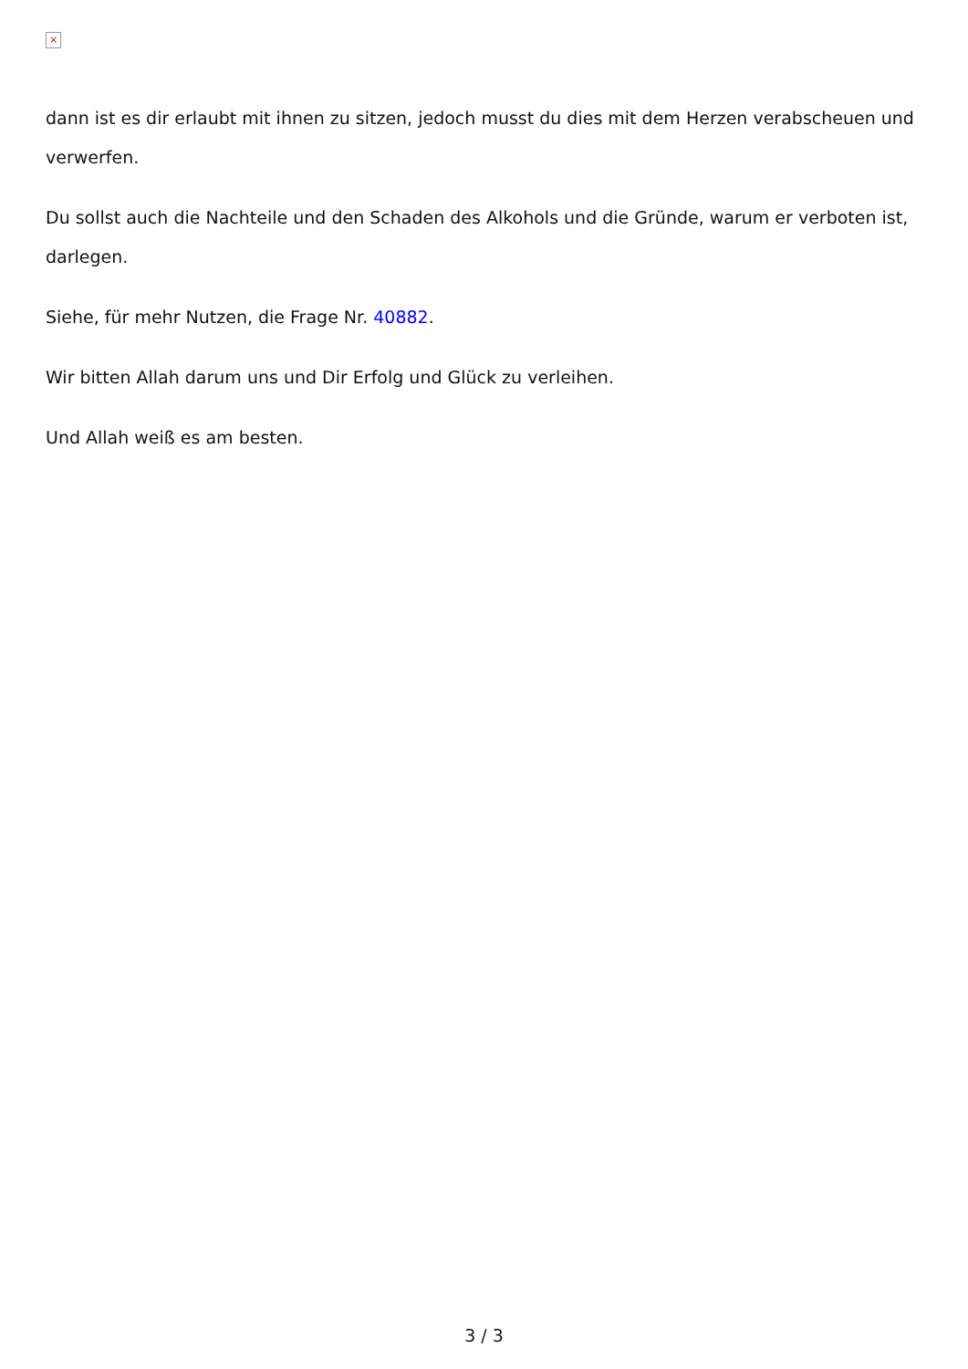×
dann ist es dir erlaubt mit ihnen zu sitzen, jedoch musst du dies mit dem Herzen verabscheuen und verwerfen.
Du sollst auch die Nachteile und den Schaden des Alkohols und die Gründe, warum er verboten ist, darlegen.
Siehe, für mehr Nutzen, die Frage Nr. 40882.
Wir bitten Allah darum uns und Dir Erfolg und Glück zu verleihen.
Und Allah weiß es am besten.
3 / 3